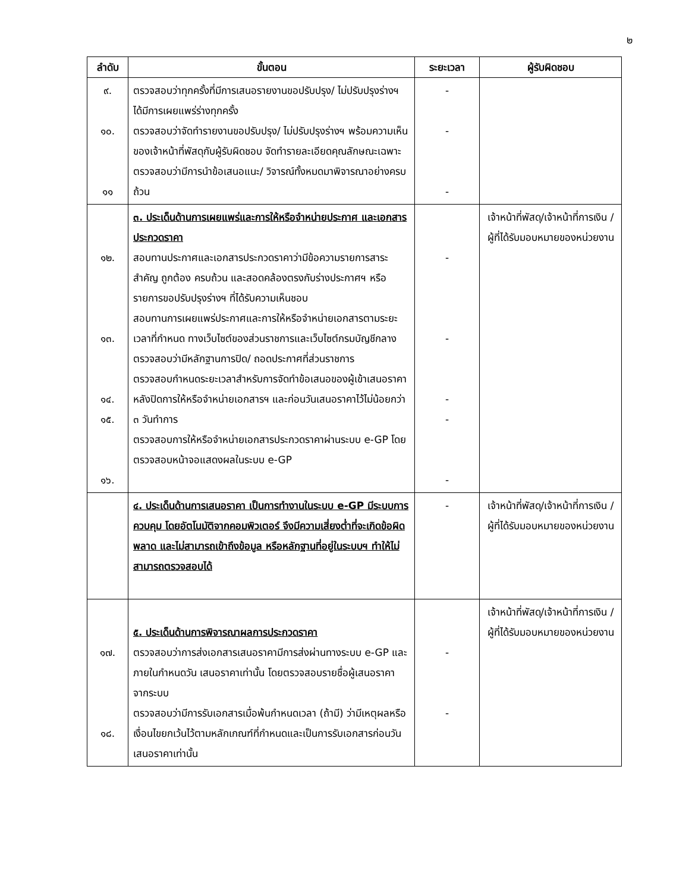๒
| ลำดับ | ขั้นตอน | ระยะเวลา | ผู้รับผิดชอบ |
| --- | --- | --- | --- |
| ๙. ๑๐. ๑๑ | ตรวจสอบว่าทุกครั้งที่มีการเสนอรายงานขอปรับปรุง/ ไม่ปรับปรุงร่างฯ ได้มีการเผยแพร่ร่างทุกครั้ง ตรวจสอบว่าจัดทำรายงานขอปรับปรุง/ ไม่ปรับปรุงร่างฯ พร้อมความเห็นของเจ้าหน้าที่พัสดุกับผู้รับผิดชอบ จัดทำรายละเอียดคุณลักษณะเฉพาะ ตรวจสอบว่ามีการนำข้อเสนอแนะ/ วิจารณ์ทั้งหมดมาพิจารณาอย่างครบถ้วน | - - - | |
| ๑๒. ๑๓. ๑๔. ๑๕. ๑๖. | ๓. ประเด็นด้านการเผยแพร่และการให้หรือจำหน่ายประกาศ และเอกสารประกวดราคา สอบทานประกาศและเอกสารประกวดราคาว่ามีข้อความรายการสาระสำคัญ ถูกต้อง ครบถ้วน และสอดคล้องตรงกับร่างประกาศฯ หรือรายการขอปรับปรุงร่างฯ ที่ได้รับความเห็นชอบ สอบทานการเผยแพร่ประกาศและการให้หรือจำหน่ายเอกสารตามระยะเวลาที่กำหนด ทางเว็บไซต์ของส่วนราชการและเว็บไซต์กรมบัญชีกลาง ตรวจสอบว่ามีหลักฐานการปิด/ ถอดประกาศที่ส่วนราชการ ตรวจสอบกำหนดระยะเวลาสำหรับการจัดทำข้อเสนอของผู้เข้าเสนอราคา หลังปิดการให้หรือจำหน่ายเอกสารฯ และก่อนวันเสนอราคาไว้ไม่น้อยกว่า ๓ วันทำการ ตรวจสอบการให้หรือจำหน่ายเอกสารประกวดราคาผ่านระบบ e-GP โดยตรวจสอบหน้าจอแสดงผลในระบบ e-GP | - - - - - | เจ้าหน้าที่พัสดุ/เจ้าหน้าที่การเงิน /ผู้ที่ได้รับมอบหมายของหน่วยงาน |
| | ๔. ประเด็นด้านการเสนอราคา เป็นการทำงานในระบบ e-GP มีระบบการควบคุม โดยอัตโนมัติจากคอมพิวเตอร์ จึงมีความเสี่ยงต่ำที่จะเกิดข้อผิดพลาด และไม่สามารถเข้าถึงข้อมูล หรือหลักฐานที่อยู่ในระบบฯ ทำให้ไม่สามารถตรวจสอบได้ | - | เจ้าหน้าที่พัสดุ/เจ้าหน้าที่การเงิน /ผู้ที่ได้รับมอบหมายของหน่วยงาน |
| ๑๗. ๑๘. | ๕. ประเด็นด้านการพิจารณาผลการประกวดราคา ตรวจสอบว่าการส่งเอกสารเสนอราคามีการส่งผ่านทางระบบ e-GP และภายในกำหนดวัน เสนอราคาเท่านั้น โดยตรวจสอบรายชื่อผู้เสนอราคาจากระบบ ตรวจสอบว่ามีการรับเอกสารเมื่อพ้นกำหนดเวลา (ถ้ามี) ว่ามีเหตุผลหรือเงื่อนไขยกเว้นไว้ตามหลักเกณฑ์ที่กำหนดและเป็นการรับเอกสารก่อนวันเสนอราคาเท่านั้น | - - | เจ้าหน้าที่พัสดุ/เจ้าหน้าที่การเงิน /ผู้ที่ได้รับมอบหมายของหน่วยงาน |